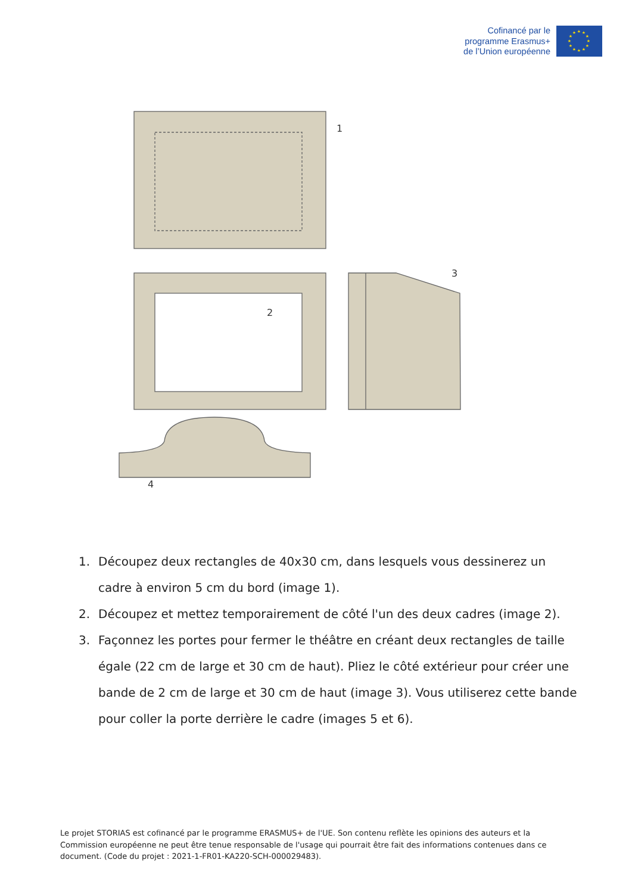Cofinancé par le
programme Erasmus+
de l’Union européenne
★
★
★
★
★
★
★
★
★
★
★
★
1
2
3
4
1. Découpez deux rectangles de 40x30 cm, dans lesquels vous dessinerez un cadre à environ 5 cm du bord (image 1).
2. Découpez et mettez temporairement de côté l'un des deux cadres (image 2).
3. Façonnez les portes pour fermer le théâtre en créant deux rectangles de taille égale (22 cm de large et 30 cm de haut). Pliez le côté extérieur pour créer une bande de 2 cm de large et 30 cm de haut (image 3). Vous utiliserez cette bande pour coller la porte derrière le cadre (images 5 et 6).
Le projet STORIAS est cofinancé par le programme ERASMUS+ de l'UE. Son contenu reflète les opinions des auteurs et la Commission européenne ne peut être tenue responsable de l'usage qui pourrait être fait des informations contenues dans ce document. (Code du projet : 2021-1-FR01-KA220-SCH-000029483).